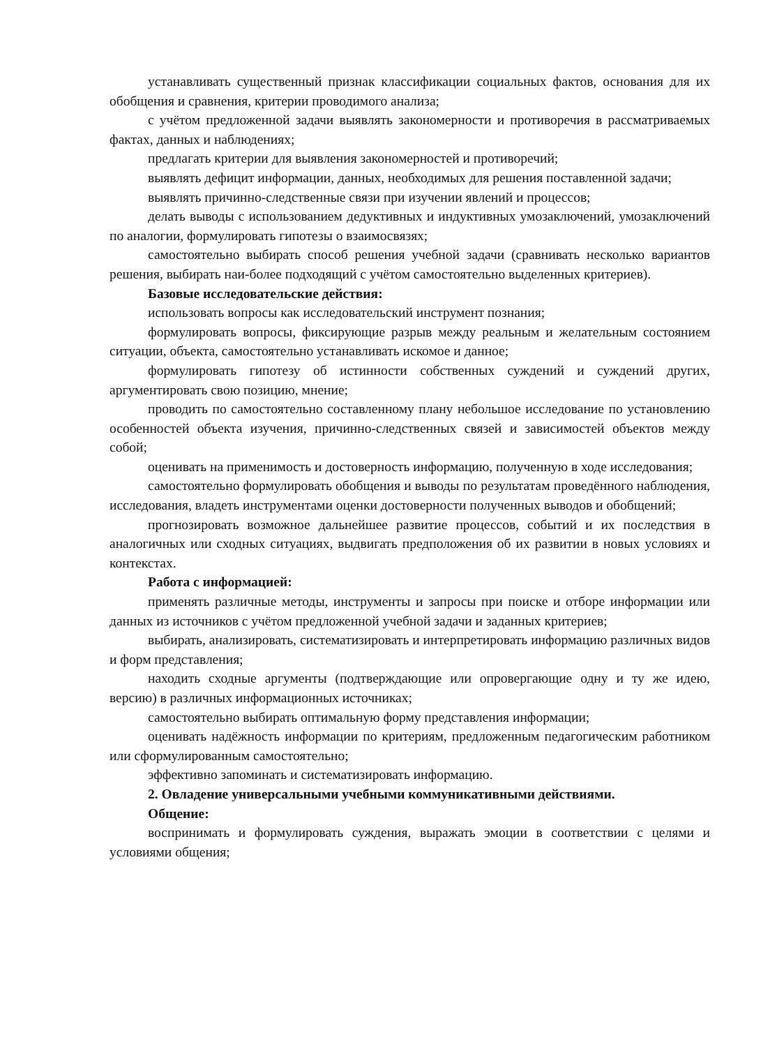устанавливать существенный признак классификации социальных фактов, основания для их обобщения и сравнения, критерии проводимого анализа;
с учётом предложенной задачи выявлять закономерности и противоречия в рассматриваемых фактах, данных и наблюдениях;
предлагать критерии для выявления закономерностей и противоречий;
выявлять дефицит информации, данных, необходимых для решения поставленной задачи;
выявлять причинно-следственные связи при изучении явлений и процессов;
делать выводы с использованием дедуктивных и индуктивных умозаключений, умозаключений по аналогии, формулировать гипотезы о взаимосвязях;
самостоятельно выбирать способ решения учебной задачи (сравнивать несколько вариантов решения, выбирать наи-более подходящий с учётом самостоятельно выделенных критериев).
Базовые исследовательские действия:
использовать вопросы как исследовательский инструмент познания;
формулировать вопросы, фиксирующие разрыв между реальным и желательным состоянием ситуации, объекта, самостоятельно устанавливать искомое и данное;
формулировать гипотезу об истинности собственных суждений и суждений других, аргументировать свою позицию, мнение;
проводить по самостоятельно составленному плану небольшое исследование по установлению особенностей объекта изучения, причинно-следственных связей и зависимостей объектов между собой;
оценивать на применимость и достоверность информацию, полученную в ходе исследования;
самостоятельно формулировать обобщения и выводы по результатам проведённого наблюдения, исследования, владеть инструментами оценки достоверности полученных выводов и обобщений;
прогнозировать возможное дальнейшее развитие процессов, событий и их последствия в аналогичных или сходных ситуациях, выдвигать предположения об их развитии в новых условиях и контекстах.
Работа с информацией:
применять различные методы, инструменты и запросы при поиске и отборе информации или данных из источников с учётом предложенной учебной задачи и заданных критериев;
выбирать, анализировать, систематизировать и интерпретировать информацию различных видов и форм представления;
находить сходные аргументы (подтверждающие или опровергающие одну и ту же идею, версию) в различных информационных источниках;
самостоятельно выбирать оптимальную форму представления информации;
оценивать надёжность информации по критериям, предложенным педагогическим работником или сформулированным самостоятельно;
эффективно запоминать и систематизировать информацию.
2. Овладение универсальными учебными коммуникативными действиями.
Общение:
воспринимать и формулировать суждения, выражать эмоции в соответствии с целями и условиями общения;